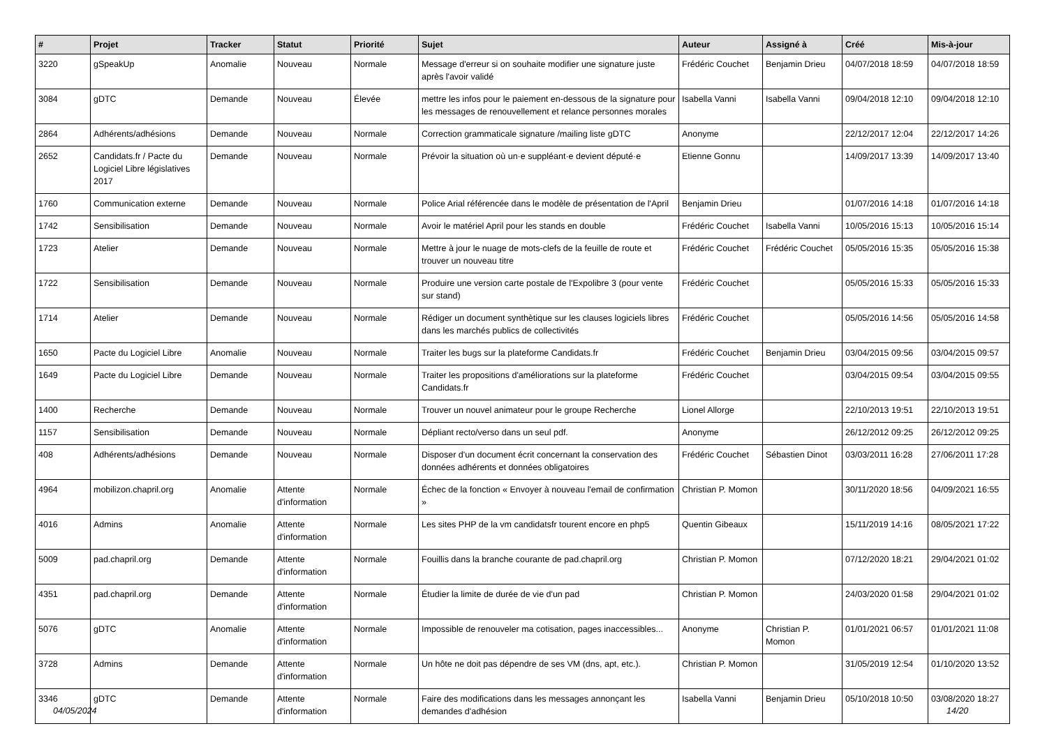| # | Projet | Tracker | Statut | Priorité | Sujet | Auteur | Assigné à | Créé | Mis-à-jour |
| --- | --- | --- | --- | --- | --- | --- | --- | --- | --- |
| 3220 | gSpeakUp | Anomalie | Nouveau | Normale | Message d'erreur si on souhaite modifier une signature juste après l'avoir validé | Frédéric Couchet | Benjamin Drieu | 04/07/2018 18:59 | 04/07/2018 18:59 |
| 3084 | gDTC | Demande | Nouveau | Élevée | mettre les infos pour le paiement en-dessous de la signature pour les messages de renouvellement et relance personnes morales | Isabella Vanni | Isabella Vanni | 09/04/2018 12:10 | 09/04/2018 12:10 |
| 2864 | Adhérents/adhésions | Demande | Nouveau | Normale | Correction grammaticale signature /mailing liste gDTC | Anonyme | | 22/12/2017 12:04 | 22/12/2017 14:26 |
| 2652 | Candidats.fr / Pacte du Logiciel Libre législatives 2017 | Demande | Nouveau | Normale | Prévoir la situation où un·e suppléant·e devient député·e | Etienne Gonnu | | 14/09/2017 13:39 | 14/09/2017 13:40 |
| 1760 | Communication externe | Demande | Nouveau | Normale | Police Arial référencée dans le modèle de présentation de l'April | Benjamin Drieu | | 01/07/2016 14:18 | 01/07/2016 14:18 |
| 1742 | Sensibilisation | Demande | Nouveau | Normale | Avoir le matériel April pour les stands en double | Frédéric Couchet | Isabella Vanni | 10/05/2016 15:13 | 10/05/2016 15:14 |
| 1723 | Atelier | Demande | Nouveau | Normale | Mettre à jour le nuage de mots-clefs de la feuille de route et trouver un nouveau titre | Frédéric Couchet | Frédéric Couchet | 05/05/2016 15:35 | 05/05/2016 15:38 |
| 1722 | Sensibilisation | Demande | Nouveau | Normale | Produire une version carte postale de l'Expolibre 3 (pour vente sur stand) | Frédéric Couchet | | 05/05/2016 15:33 | 05/05/2016 15:33 |
| 1714 | Atelier | Demande | Nouveau | Normale | Rédiger un document synthètique sur les clauses logiciels libres dans les marchés publics de collectivités | Frédéric Couchet | | 05/05/2016 14:56 | 05/05/2016 14:58 |
| 1650 | Pacte du Logiciel Libre | Anomalie | Nouveau | Normale | Traiter les bugs sur la plateforme Candidats.fr | Frédéric Couchet | Benjamin Drieu | 03/04/2015 09:56 | 03/04/2015 09:57 |
| 1649 | Pacte du Logiciel Libre | Demande | Nouveau | Normale | Traiter les propositions d'améliorations sur la plateforme Candidats.fr | Frédéric Couchet | | 03/04/2015 09:54 | 03/04/2015 09:55 |
| 1400 | Recherche | Demande | Nouveau | Normale | Trouver un nouvel animateur pour le groupe Recherche | Lionel Allorge | | 22/10/2013 19:51 | 22/10/2013 19:51 |
| 1157 | Sensibilisation | Demande | Nouveau | Normale | Dépliant recto/verso dans un seul pdf. | Anonyme | | 26/12/2012 09:25 | 26/12/2012 09:25 |
| 408 | Adhérents/adhésions | Demande | Nouveau | Normale | Disposer d'un document écrit concernant la conservation des données adhérents et données obligatoires | Frédéric Couchet | Sébastien Dinot | 03/03/2011 16:28 | 27/06/2011 17:28 |
| 4964 | mobilizon.chapril.org | Anomalie | Attente d'information | Normale | Échec de la fonction « Envoyer à nouveau l'email de confirmation » | Christian P. Momon | | 30/11/2020 18:56 | 04/09/2021 16:55 |
| 4016 | Admins | Anomalie | Attente d'information | Normale | Les sites PHP de la vm candidatsfr tourent encore en php5 | Quentin Gibeaux | | 15/11/2019 14:16 | 08/05/2021 17:22 |
| 5009 | pad.chapril.org | Demande | Attente d'information | Normale | Fouillis dans la branche courante de pad.chapril.org | Christian P. Momon | | 07/12/2020 18:21 | 29/04/2021 01:02 |
| 4351 | pad.chapril.org | Demande | Attente d'information | Normale | Étudier la limite de durée de vie d'un pad | Christian P. Momon | | 24/03/2020 01:58 | 29/04/2021 01:02 |
| 5076 | gDTC | Anomalie | Attente d'information | Normale | Impossible de renouveler ma cotisation, pages inaccessibles... | Anonyme | Christian P. Momon | 01/01/2021 06:57 | 01/01/2021 11:08 |
| 3728 | Admins | Demande | Attente d'information | Normale | Un hôte ne doit pas dépendre de ses VM (dns, apt, etc.). | Christian P. Momon | | 31/05/2019 12:54 | 01/10/2020 13:52 |
| 3346 | gDTC | Demande | Attente d'information | Normale | Faire des modifications dans les messages annonçant les demandes d'adhésion | Isabella Vanni | Benjamin Drieu | 05/10/2018 10:50 | 03/08/2020 18:27 |
04/05/2024 14/20